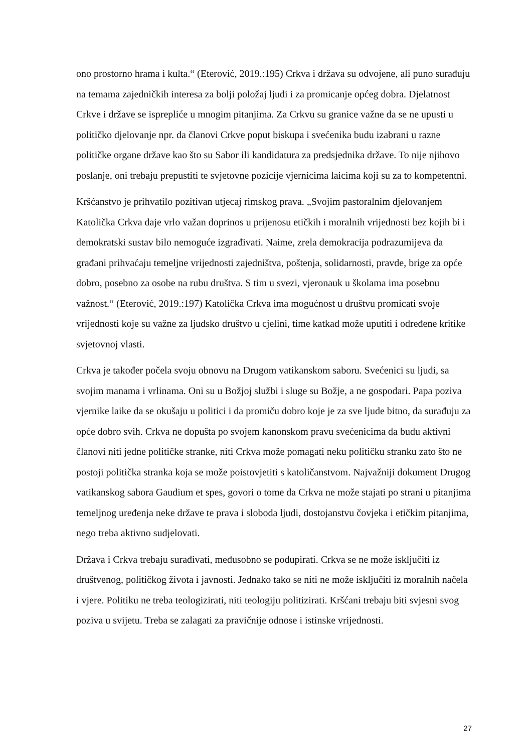ono prostorno hrama i kulta.“ (Eterović, 2019.:195) Crkva i država su odvojene, ali puno surađuju na temama zajedničkih interesa za bolji položaj ljudi i za promicanje općeg dobra. Djelatnost Crkve i države se isprepliće u mnogim pitanjima. Za Crkvu su granice važne da se ne upusti u političko djelovanje npr. da članovi Crkve poput biskupa i svećenika budu izabrani u razne političke organe države kao što su Sabor ili kandidatura za predsjednika države. To nije njihovo poslanje, oni trebaju prepustiti te svjetovne pozicije vjernicima laicima koji su za to kompetentni.
Kršćanstvo je prihvatilo pozitivan utjecaj rimskog prava. „Svojim pastoralnim djelovanjem Katolička Crkva daje vrlo važan doprinos u prijenosu etičkih i moralnih vrijednosti bez kojih bi i demokratski sustav bilo nemoguće izgrađivati. Naime, zrela demokracija podrazumijeva da građani prihvaćaju temeljne vrijednosti zajedništva, poštenja, solidarnosti, pravde, brige za opće dobro, posebno za osobe na rubu društva. S tim u svezi, vjeronauk u školama ima posebnu važnost.“ (Eterović, 2019.:197) Katolička Crkva ima mogućnost u društvu promicati svoje vrijednosti koje su važne za ljudsko društvo u cjelini, time katkad može uputiti i određene kritike svjetovnoj vlasti.
Crkva je također počela svoju obnovu na Drugom vatikanskom saboru. Svećenici su ljudi, sa svojim manama i vrlinama. Oni su u Božjoj službi i sluge su Božje, a ne gospodari. Papa poziva vjernike laike da se okušaju u politici i da promiču dobro koje je za sve ljude bitno, da surađuju za opće dobro svih. Crkva ne dopušta po svojem kanonskom pravu svećenicima da budu aktivni članovi niti jedne političke stranke, niti Crkva može pomagati neku političku stranku zato što ne postoji politička stranka koja se može poistovjetiti s katoličanstvom. Najvažniji dokument Drugog vatikanskog sabora Gaudium et spes, govori o tome da Crkva ne može stajati po strani u pitanjima temeljnog uređenja neke države te prava i sloboda ljudi, dostojanstvu čovjeka i etičkim pitanjima, nego treba aktivno sudjelovati.
Država i Crkva trebaju surađivati, međusobno se podupirati. Crkva se ne može isključiti iz društvenog, političkog života i javnosti. Jednako tako se niti ne može isključiti iz moralnih načela i vjere. Politiku ne treba teologizirati, niti teologiju politizirati. Kršćani trebaju biti svjesni svog poziva u svijetu. Treba se zalagati za pravičnije odnose i istinske vrijednosti.
27